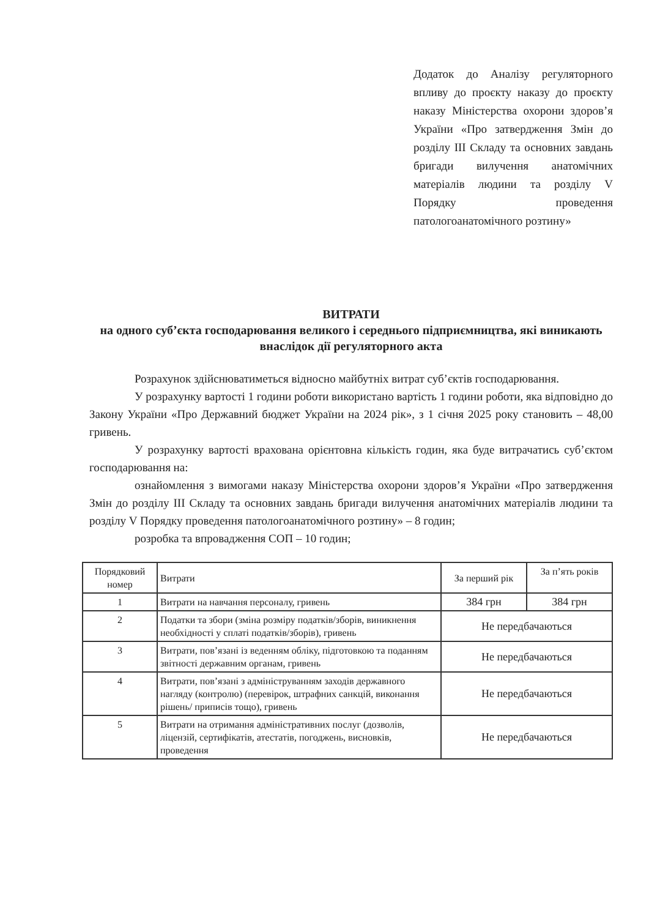Додаток до Аналізу регуляторного впливу до проєкту наказу до проєкту наказу Міністерства охорони здоров’я України «Про затвердження Змін до розділу III Складу та основних завдань бригади вилучення анатомічних матеріалів людини та розділу V Порядку проведення патологоанатомічного розтину»
ВИТРАТИ
на одного суб’єкта господарювання великого і середнього підприємництва, які виникають внаслідок дії регуляторного акта
Розрахунок здійснюватиметься відносно майбутніх витрат суб’єктів господарювання.
У розрахунку вартості 1 години роботи використано вартість 1 години роботи, яка відповідно до Закону України «Про Державний бюджет України на 2024 рік», з 1 січня 2025 року становить – 48,00 гривень.
У розрахунку вартості врахована орієнтовна кількість годин, яка буде витрачатись суб’єктом господарювання на:
ознайомлення з вимогами наказу Міністерства охорони здоров’я України «Про затвердження Змін до розділу III Складу та основних завдань бригади вилучення анатомічних матеріалів людини та розділу V Порядку проведення патологоанатомічного розтину» – 8 годин;
розробка та впровадження СОП – 10 годин;
| Порядковий номер | Витрати | За перший рік | За п’ять років |
| 1 | Витрати на навчання персоналу, гривень | 384 грн | 384 грн |
| 2 | Податки та збори (зміна розміру податків/зборів, виникнення необхідності у сплаті податків/зборів), гривень | Не передбачаються | |
| 3 | Витрати, пов’язані із веденням обліку, підготовкою та поданням звітності державним органам, гривень | Не передбачаються | |
| 4 | Витрати, пов’язані з адмініструванням заходів державного нагляду (контролю) (перевірок, штрафних санкцій, виконання рішень/ приписів тощо), гривень | Не передбачаються | |
| 5 | Витрати на отримання адміністративних послуг (дозволів, ліцензій, сертифікатів, атестатів, погоджень, висновків, проведення | Не передбачаються | |